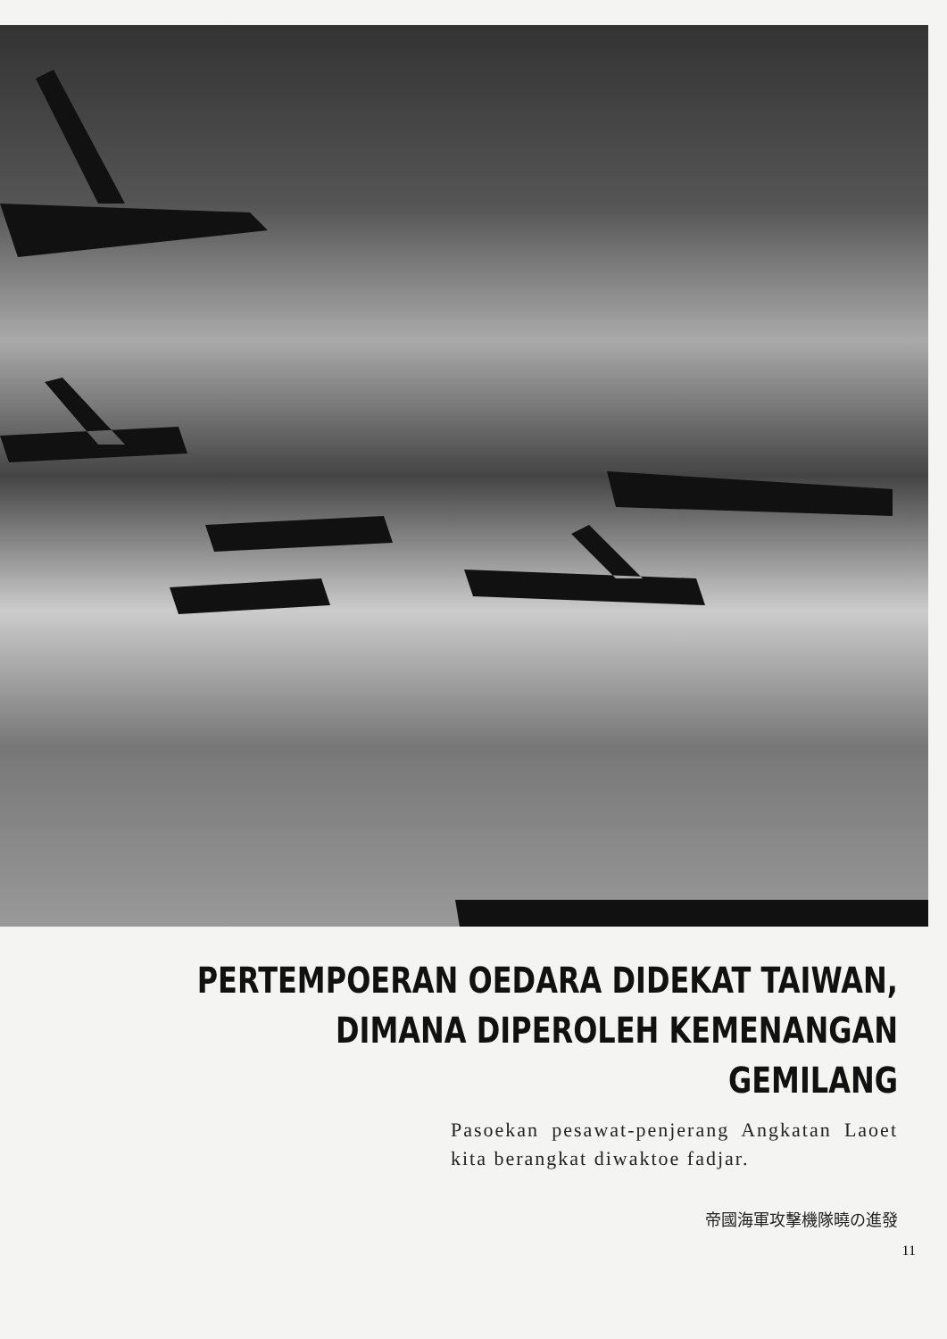PERTEMPOERAN OEDARA DIDEKAT TAIWAN,
DIMANA DIPEROLEH KEMENANGAN GEMILANG
Pasoekan pesawat-penjerang Angkatan Laoet kita berangkat diwaktoe fadjar.
帝國海軍攻擊機隊曉の進發
11